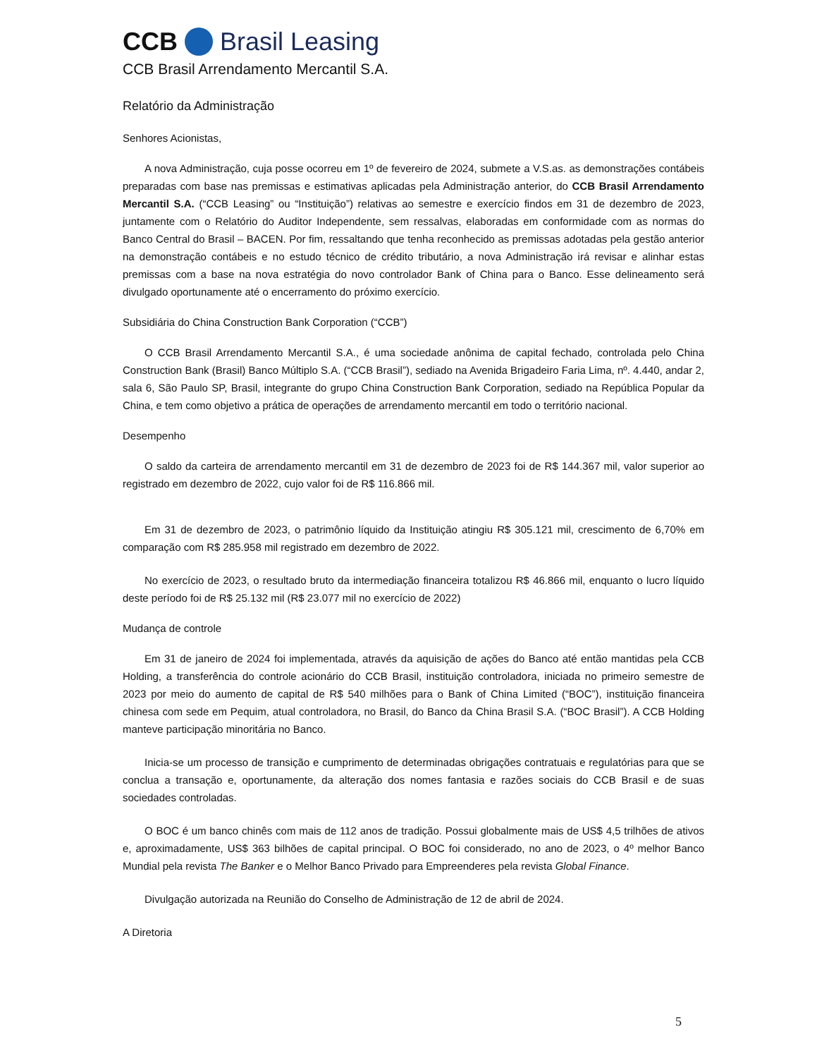CCB Brasil Leasing
CCB Brasil Arrendamento Mercantil S.A.
Relatório da Administração
Senhores Acionistas,
A nova Administração, cuja posse ocorreu em 1º de fevereiro de 2024, submete a V.S.as. as demonstrações contábeis preparadas com base nas premissas e estimativas aplicadas pela Administração anterior, do CCB Brasil Arrendamento Mercantil S.A. (“CCB Leasing” ou “Instituição”) relativas ao semestre e exercício findos em 31 de dezembro de 2023, juntamente com o Relatório do Auditor Independente, sem ressalvas, elaboradas em conformidade com as normas do Banco Central do Brasil – BACEN. Por fim, ressaltando que tenha reconhecido as premissas adotadas pela gestão anterior na demonstração contábeis e no estudo técnico de crédito tributário, a nova Administração irá revisar e alinhar estas premissas com a base na nova estratégia do novo controlador Bank of China para o Banco. Esse delineamento será divulgado oportunamente até o encerramento do próximo exercício.
Subsidiária do China Construction Bank Corporation (“CCB”)
O CCB Brasil Arrendamento Mercantil S.A., é uma sociedade anônima de capital fechado, controlada pelo China Construction Bank (Brasil) Banco Múltiplo S.A. (“CCB Brasil”), sediado na Avenida Brigadeiro Faria Lima, nº. 4.440, andar 2, sala 6, São Paulo SP, Brasil, integrante do grupo China Construction Bank Corporation, sediado na República Popular da China, e tem como objetivo a prática de operações de arrendamento mercantil em todo o território nacional.
Desempenho
O saldo da carteira de arrendamento mercantil em 31 de dezembro de 2023 foi de R$ 144.367 mil, valor superior ao registrado em dezembro de 2022, cujo valor foi de R$ 116.866 mil.
Em 31 de dezembro de 2023, o patrimônio líquido da Instituição atingiu R$ 305.121 mil, crescimento de 6,70% em comparação com R$ 285.958 mil registrado em dezembro de 2022.
No exercício de 2023, o resultado bruto da intermediação financeira totalizou R$ 46.866 mil, enquanto o lucro líquido deste período foi de R$ 25.132 mil (R$ 23.077 mil no exercício de 2022)
Mudança de controle
Em 31 de janeiro de 2024 foi implementada, através da aquisição de ações do Banco até então mantidas pela CCB Holding, a transferência do controle acionário do CCB Brasil, instituição controladora, iniciada no primeiro semestre de 2023 por meio do aumento de capital de R$ 540 milhões para o Bank of China Limited (“BOC”), instituição financeira chinesa com sede em Pequim, atual controladora, no Brasil, do Banco da China Brasil S.A. (“BOC Brasil”). A CCB Holding manteve participação minoritária no Banco.
Inicia-se um processo de transição e cumprimento de determinadas obrigações contratuais e regulatórias para que se conclua a transação e, oportunamente, da alteração dos nomes fantasia e razões sociais do CCB Brasil e de suas sociedades controladas.
O BOC é um banco chinês com mais de 112 anos de tradição. Possui globalmente mais de US$ 4,5 trilhões de ativos e, aproximadamente, US$ 363 bilhões de capital principal. O BOC foi considerado, no ano de 2023, o 4º melhor Banco Mundial pela revista The Banker e o Melhor Banco Privado para Empreenderes pela revista Global Finance.
Divulgação autorizada na Reunião do Conselho de Administração de 12 de abril de 2024.
A Diretoria
5